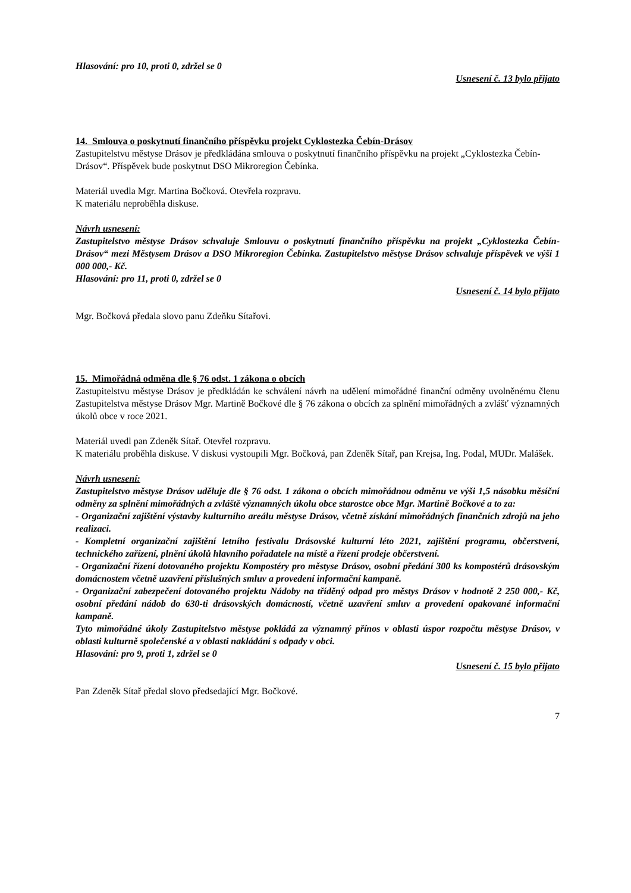Hlasování: pro 10, proti 0, zdržel se 0
Usnesení č. 13 bylo přijato
14. Smlouva o poskytnutí finančního příspěvku projekt Cyklostezka Čebín-Drásov
Zastupitelstvu městyse Drásov je předkládána smlouva o poskytnutí finančního příspěvku na projekt „Cyklostezka Čebín-Drásov“. Příspěvek bude poskytnut DSO Mikroregion Čebínka.
Materiál uvedla Mgr. Martina Bočková. Otevřela rozpravu.
K materiálu neproběhla diskuse.
Návrh usnesení:
Zastupitelstvo městyse Drásov schvaluje Smlouvu o poskytnutí finančního příspěvku na projekt „Cyklostezka Čebín-Drásov“ mezi Městysem Drásov a DSO Mikroregion Čebínka. Zastupitelstvo městyse Drásov schvaluje příspěvek ve výši 1 000 000,- Kč.
Hlasování: pro 11, proti 0, zdržel se 0
Usnesení č. 14 bylo přijato
Mgr. Bočková předala slovo panu Zdeňku Sítařovi.
15. Mimořádná odměna dle § 76 odst. 1 zákona o obcích
Zastupitelstvu městyse Drásov je předkládán ke schválení návrh na udělení mimořádné finanční odměny uvolněnému členu Zastupitelstva městyse Drásov Mgr. Martině Bočkové dle § 76 zákona o obcích za splnění mimořádných a zvlášť významných úkolů obce v roce 2021.
Materiál uvedl pan Zdeněk Sítař. Otevřel rozpravu.
K materiálu proběhla diskuse. V diskusi vystoupili Mgr. Bočková, pan Zdeněk Sítař, pan Krejsa, Ing. Podal, MUDr. Malášek.
Návrh usnesení:
Zastupitelstvo městyse Drásov uděluje dle § 76 odst. 1 zákona o obcích mimořádnou odměnu ve výši 1,5 násobku měsíční odměny za splnění mimořádných a zvláště významných úkolu obce starostce obce Mgr. Martině Bočkové a to za:
- Organizační zajištění výstavby kulturního areálu městyse Drásov, včetně získání mimořádných finančních zdrojů na jeho realizaci.
- Kompletní organizační zajištění letního festivalu Drásovské kulturní léto 2021, zajištění programu, občerstvení, technického zařízení, plnění úkolů hlavního pořadatele na místě a řízení prodeje občerstvení.
- Organizační řízení dotovaného projektu Kompostéry pro městyse Drásov, osobní předání 300 ks kompostérů drásovským domácnostem včetně uzavření příslušných smluv a provedení informační kampaně.
- Organizační zabezpečení dotovaného projektu Nádoby na tříděný odpad pro městys Drásov v hodnotě 2 250 000,- Kč, osobní předání nádob do 630-ti drásovských domácností, včetně uzavření smluv a provedení opakované informační kampaně.
Tyto mimořádné úkoly Zastupitelstvo městyse pokládá za významný přínos v oblasti úspor rozpočtu městyse Drásov, v oblasti kulturně společenské a v oblasti nakládání s odpady v obci.
Hlasování: pro 9, proti 1, zdržel se 0
Usnesení č. 15 bylo přijato
Pan Zdeněk Sítař předal slovo předsedající Mgr. Bočkové.
7